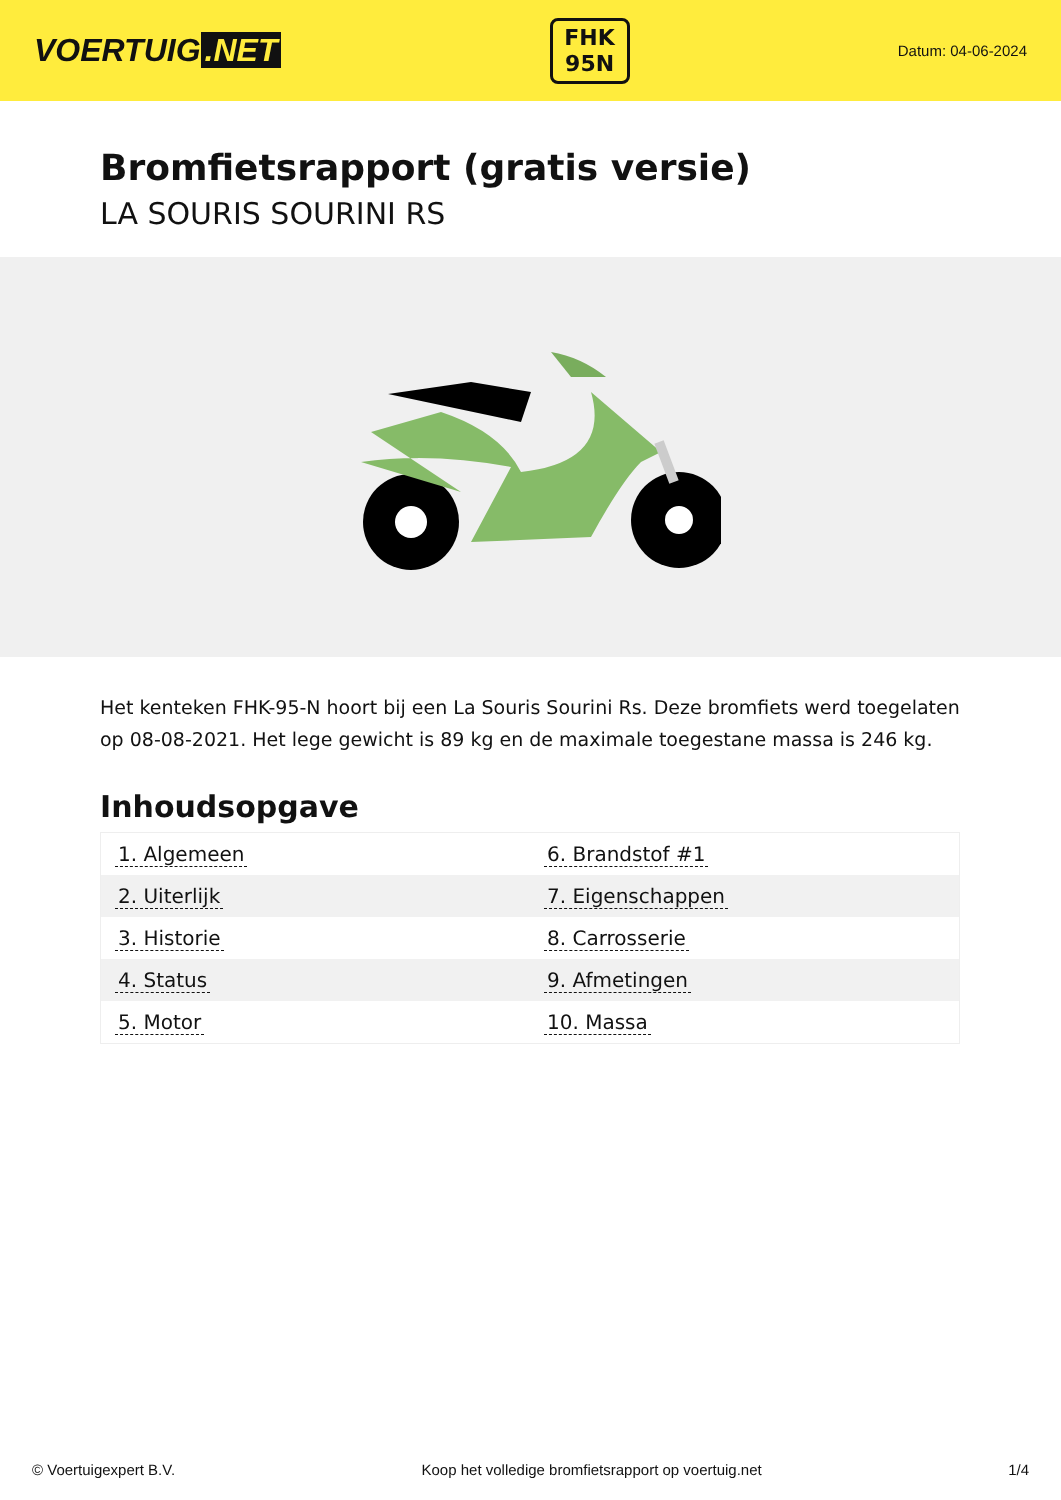VOERTUIG.NET
FHK
95N
Datum: 04-06-2024
Bromfietsrapport (gratis versie)
LA SOURIS SOURINI RS
Het kenteken FHK-95-N hoort bij een La Souris Sourini Rs. Deze bromfiets werd toegelaten op 08-08-2021. Het lege gewicht is 89 kg en de maximale toegestane massa is 246 kg.
Inhoudsopgave
| 1. Algemeen | 6. Brandstof #1 |
| 2. Uiterlijk | 7. Eigenschappen |
| 3. Historie | 8. Carrosserie |
| 4. Status | 9. Afmetingen |
| 5. Motor | 10. Massa |
© Voertuigexpert B.V. Koop het volledige bromfietsrapport op voertuig.net 1/4